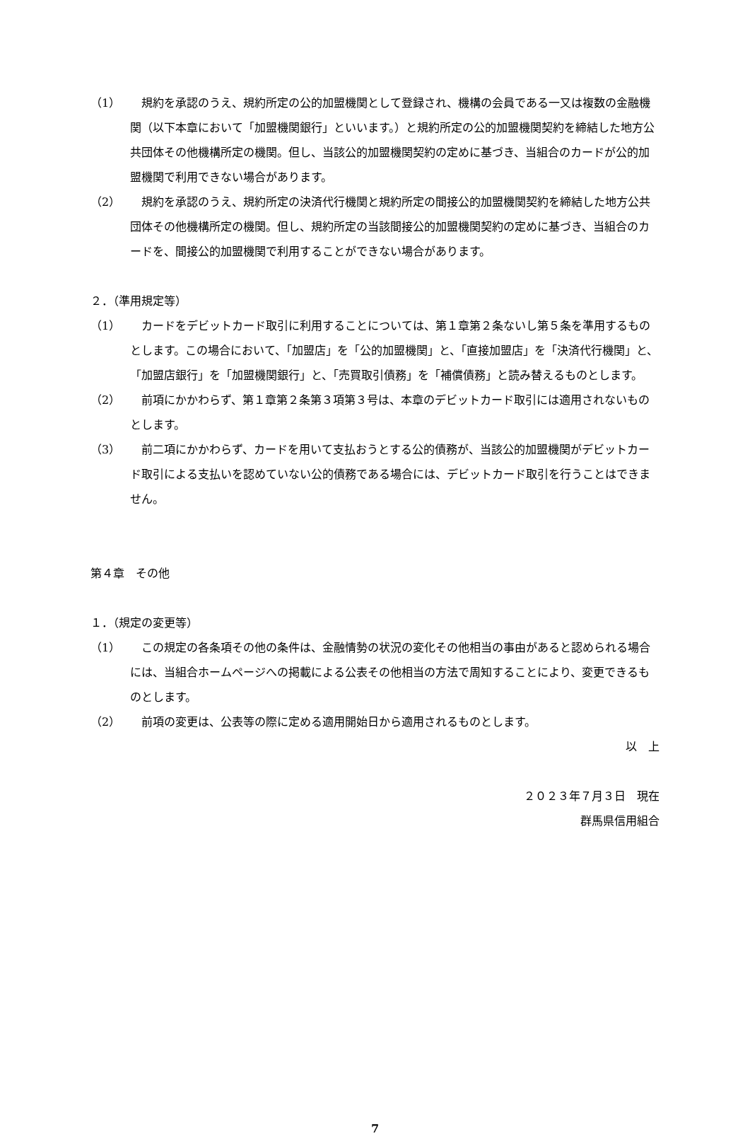（1） 規約を承認のうえ、規約所定の公的加盟機関として登録され、機構の会員である一又は複数の金融機関（以下本章において「加盟機関銀行」といいます。）と規約所定の公的加盟機関契約を締結した地方公共団体その他機構所定の機関。但し、当該公的加盟機関契約の定めに基づき、当組合のカードが公的加盟機関で利用できない場合があります。
（2） 規約を承認のうえ、規約所定の決済代行機関と規約所定の間接公的加盟機関契約を締結した地方公共団体その他機構所定の機関。但し、規約所定の当該間接公的加盟機関契約の定めに基づき、当組合のカードを、間接公的加盟機関で利用することができない場合があります。
２．（準用規定等）
（1） カードをデビットカード取引に利用することについては、第１章第２条ないし第５条を準用するものとします。この場合において、「加盟店」を「公的加盟機関」と、「直接加盟店」を「決済代行機関」と、「加盟店銀行」を「加盟機関銀行」と、「売買取引債務」を「補償債務」と読み替えるものとします。
（2） 前項にかかわらず、第１章第２条第３項第３号は、本章のデビットカード取引には適用されないものとします。
（3） 前二項にかかわらず、カードを用いて支払おうとする公的債務が、当該公的加盟機関がデビットカード取引による支払いを認めていない公的債務である場合には、デビットカード取引を行うことはできません。
第４章　その他
１．（規定の変更等）
（1） この規定の各条項その他の条件は、金融情勢の状況の変化その他相当の事由があると認められる場合には、当組合ホームページへの掲載による公表その他相当の方法で周知することにより、変更できるものとします。
（2） 前項の変更は、公表等の際に定める適用開始日から適用されるものとします。
以　上
２０２３年７月３日　現在
群馬県信用組合
7